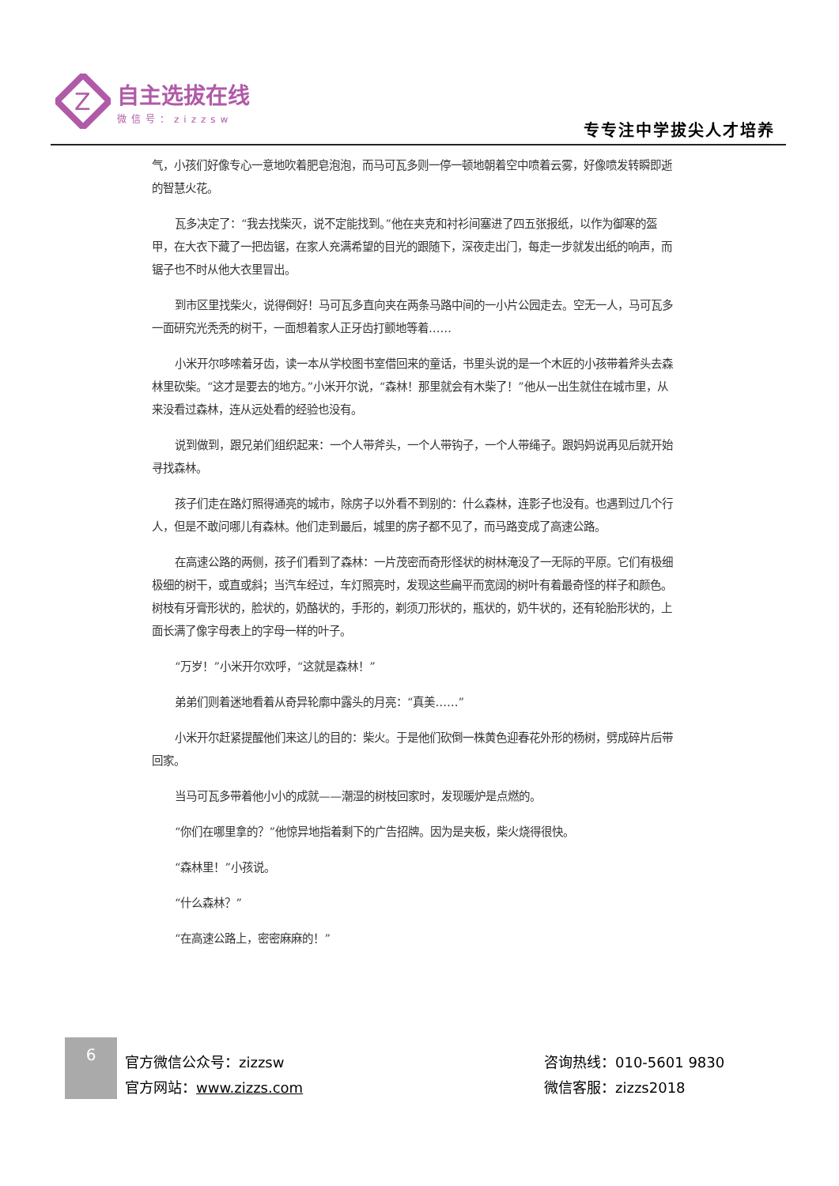Z
自主选拔在线
微信号：zizzsw
专专注中学拔尖人才培养
气，小孩们好像专心一意地吹着肥皂泡泡，而马可瓦多则一停一顿地朝着空中喷着云雾，好像喷发转瞬即逝的智慧火花。
瓦多决定了：“我去找柴灭，说不定能找到。”他在夹克和衬衫间塞进了四五张报纸，以作为御寒的盔甲，在大衣下藏了一把齿锯，在家人充满希望的目光的跟随下，深夜走出门，每走一步就发出纸的响声，而锯子也不时从他大衣里冒出。
到市区里找柴火，说得倒好！马可瓦多直向夹在两条马路中间的一小片公园走去。空无一人，马可瓦多一面研究光秃秃的树干，一面想着家人正牙齿打颤地等着……
小米开尔哆嗦着牙齿，读一本从学校图书室借回来的童话，书里头说的是一个木匠的小孩带着斧头去森林里砍柴。“这才是要去的地方。”小米开尔说，“森林！那里就会有木柴了！”他从一出生就住在城市里，从来没看过森林，连从远处看的经验也没有。
说到做到，跟兄弟们组织起来：一个人带斧头，一个人带钩子，一个人带绳子。跟妈妈说再见后就开始寻找森林。
孩子们走在路灯照得通亮的城市，除房子以外看不到别的：什么森林，连影子也没有。也遇到过几个行人，但是不敢问哪儿有森林。他们走到最后，城里的房子都不见了，而马路变成了高速公路。
在高速公路的两侧，孩子们看到了森林：一片茂密而奇形怪状的树林淹没了一无际的平原。它们有极细极细的树干，或直或斜；当汽车经过，车灯照亮时，发现这些扁平而宽阔的树叶有着最奇怪的样子和颜色。树枝有牙膏形状的，脸状的，奶酪状的，手形的，剃须刀形状的，瓶状的，奶牛状的，还有轮胎形状的，上面长满了像字母表上的字母一样的叶子。
“万岁！”小米开尔欢呼，“这就是森林！”
弟弟们则着迷地看着从奇异轮廓中露头的月亮：“真美……”
小米开尔赶紧提醒他们来这儿的目的：柴火。于是他们砍倒一株黄色迎春花外形的杨树，劈成碎片后带回家。
当马可瓦多带着他小小的成就——潮湿的树枝回家时，发现暖炉是点燃的。
“你们在哪里拿的？”他惊异地指着剩下的广告招牌。因为是夹板，柴火烧得很快。
“森林里！”小孩说。
“什么森林？”
“在高速公路上，密密麻麻的！”
6
官方微信公众号：zizzsw
官方网站：www.zizzs.com
咨询热线：010-5601 9830
微信客服：zizzs2018